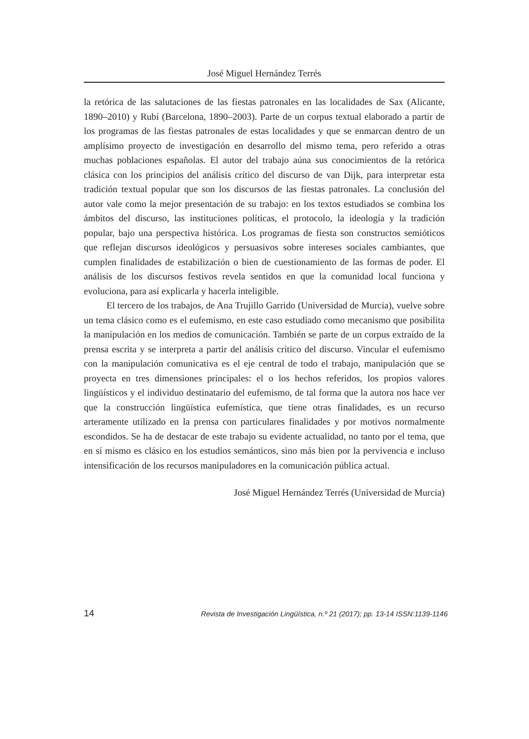José Miguel Hernández Terrés
la retórica de las salutaciones de las fiestas patronales en las localidades de Sax (Alicante, 1890–2010) y Rubí (Barcelona, 1890–2003). Parte de un corpus textual elaborado a partir de los programas de las fiestas patronales de estas localidades y que se enmarcan dentro de un amplísimo proyecto de investigación en desarrollo del mismo tema, pero referido a otras muchas poblaciones españolas. El autor del trabajo aúna sus conocimientos de la retórica clásica con los principios del análisis crítico del discurso de van Dijk, para interpretar esta tradición textual popular que son los discursos de las fiestas patronales. La conclusión del autor vale como la mejor presentación de su trabajo: en los textos estudiados se combina los ámbitos del discurso, las instituciones políticas, el protocolo, la ideología y la tradición popular, bajo una perspectiva histórica. Los programas de fiesta son constructos semióticos que reflejan discursos ideológicos y persuasivos sobre intereses sociales cambiantes, que cumplen finalidades de estabilización o bien de cuestionamiento de las formas de poder. El análisis de los discursos festivos revela sentidos en que la comunidad local funciona y evoluciona, para así explicarla y hacerla inteligible.
El tercero de los trabajos, de Ana Trujillo Garrido (Universidad de Murcia), vuelve sobre un tema clásico como es el eufemismo, en este caso estudiado como mecanismo que posibilita la manipulación en los medios de comunicación. También se parte de un corpus extraído de la prensa escrita y se interpreta a partir del análisis crítico del discurso. Vincular el eufemismo con la manipulación comunicativa es el eje central de todo el trabajo, manipulación que se proyecta en tres dimensiones principales: el o los hechos referidos, los propios valores lingüísticos y el individuo destinatario del eufemismo, de tal forma que la autora nos hace ver que la construcción lingüística eufemística, que tiene otras finalidades, es un recurso arteramente utilizado en la prensa con particulares finalidades y por motivos normalmente escondidos. Se ha de destacar de este trabajo su evidente actualidad, no tanto por el tema, que en sí mismo es clásico en los estudios semánticos, sino más bien por la pervivencia e incluso intensificación de los recursos manipuladores en la comunicación pública actual.
José Miguel Hernández Terrés (Universidad de Murcia)
14 Revista de Investigación Lingüística, n.º 21 (2017); pp. 13-14 ISSN:1139-1146